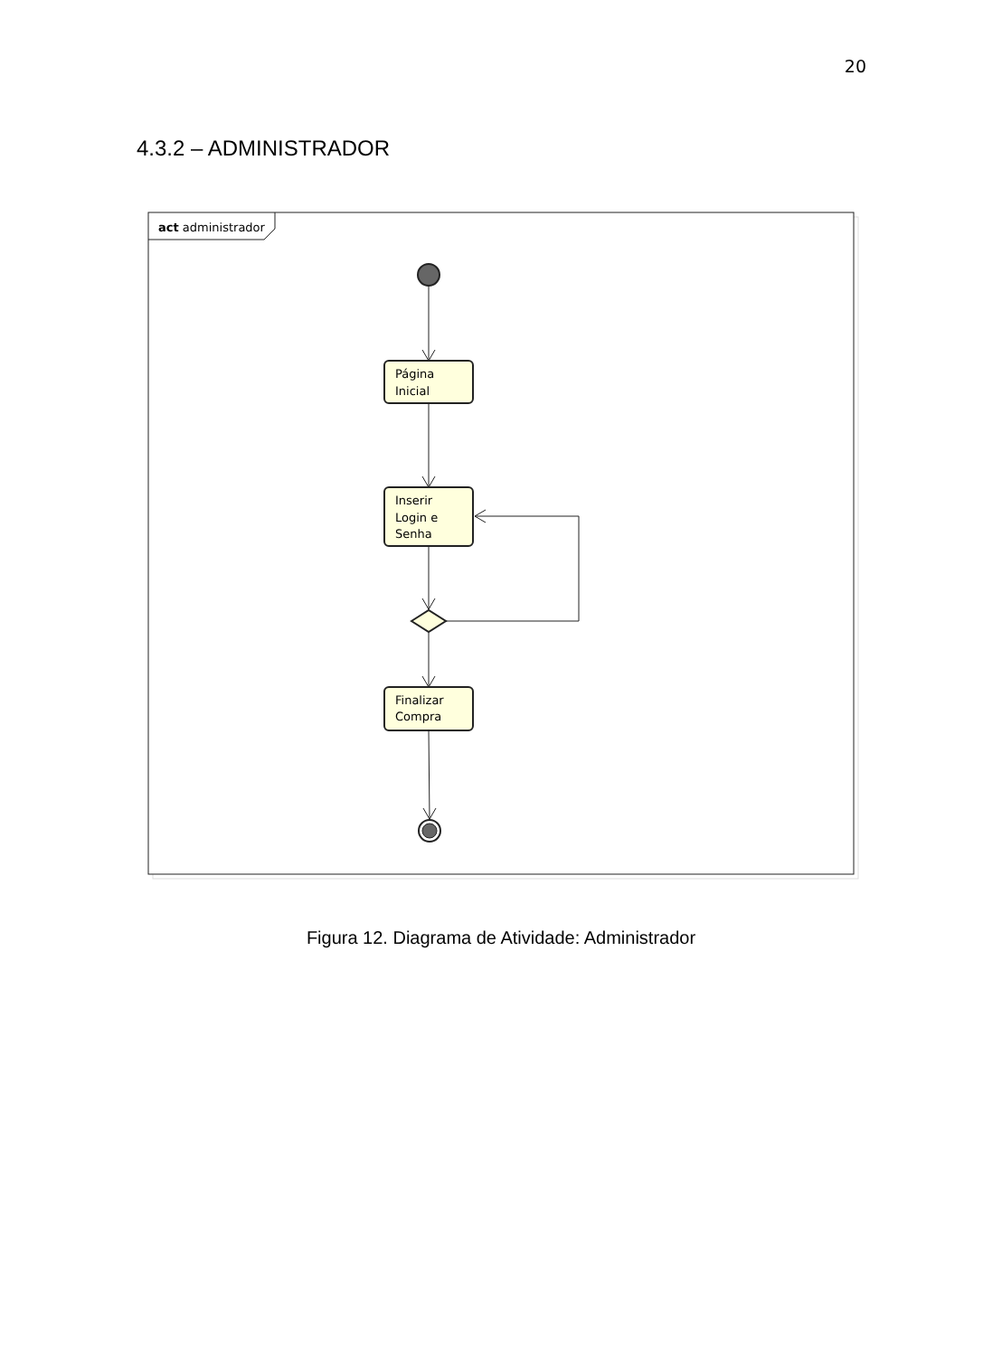20
4.3.2 – ADMINISTRADOR
act administrador
Página
Inicial
Inserir
Login e
Senha
Finalizar
Compra
Figura 12. Diagrama de Atividade: Administrador